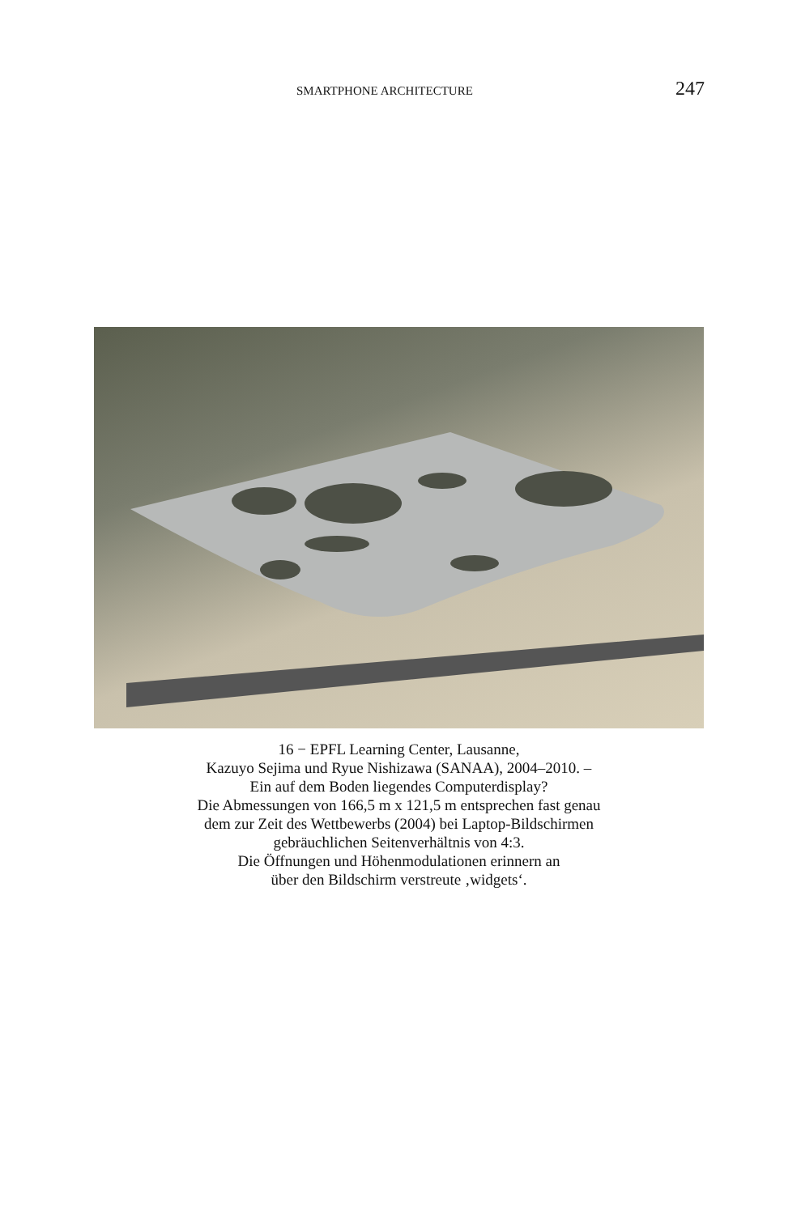SMARTPHONE ARCHITECTURE 247
16 − EPFL Learning Center, Lausanne,
Kazuyo Sejima und Ryue Nishizawa (SANAA), 2004–2010. –
Ein auf dem Boden liegendes Computerdisplay?
Die Abmessungen von 166,5 m x 121,5 m entsprechen fast genau
dem zur Zeit des Wettbewerbs (2004) bei Laptop-Bildschirmen
gebräuchlichen Seitenverhältnis von 4:3.
Die Öffnungen und Höhenmodulationen erinnern an
über den Bildschirm verstreute ‚widgets‘.